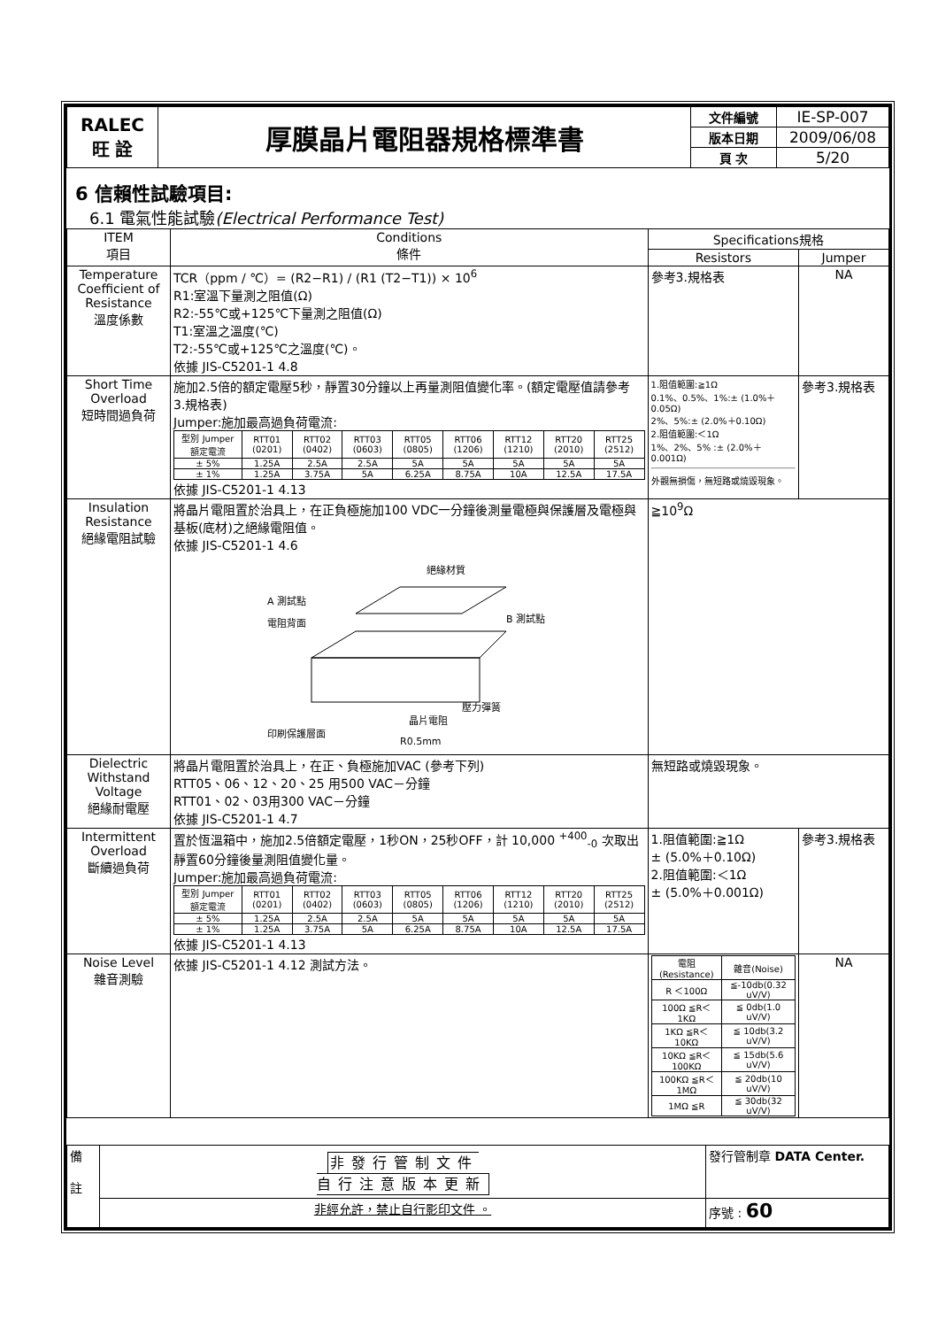| RALEC 旺 詮 | 厚膜晶片電阻器規格標準書 | 文件編號 | IE-SP-007 |
| | | 版本日期 | 2009/06/08 |
| | | 頁 次 | 5/20 |
6 信賴性試驗項目:
6.1 電氣性能試驗(Electrical Performance Test)
| ITEM 項目 | Conditions 條件 | Specifications規格 | |
| --- | --- | --- | --- |
| | | Resistors | Jumper |
| Temperature Coefficient of Resistance 溫度係數 | TCR（ppm / ℃）= (R2−R1) / (R1 (T2−T1)) × 10<sup>6</sup> R1:室溫下量測之阻值(Ω) R2:-55℃或+125℃下量測之阻值(Ω) T1:室溫之溫度(℃) T2:-55℃或+125℃之溫度(℃)。 依據 JIS-C5201-1 4.8 | 參考3.規格表 | NA |
| Short Time Overload 短時間過負荷 | 施加2.5倍的額定電壓5秒，靜置30分鐘以上再量測阻值變化率。(額定電壓值請參考 3.規格表) Jumper:施加最高過負荷電流: / 型別 Jumper 額定電流 / RTT01 (0201) / RTT02 (0402) / RTT03 (0603) / RTT05 (0805) / RTT06 (1206) / RTT12 (1210) / RTT20 (2010) / RTT25 (2512) / / ± 5% / 1.25A / 2.5A / 2.5A / 5A / 5A / 5A / 5A / 5A / / ± 1% / 1.25A / 3.75A / 5A / 6.25A / 8.75A / 10A / 12.5A / 17.5A / 依據 JIS-C5201-1 4.13 | 1.阻值範圍:≧1Ω 0.1%、0.5%、1%:± (1.0%＋0.05Ω) 2%、5%:± (2.0%＋0.10Ω) 2.阻值範圍:＜1Ω 1%、2%、5% :± (2.0%＋0.001Ω) 外觀無損傷，無短路或燒毀現象。 | 參考3.規格表 |
| Insulation Resistance 絕緣電阻試驗 | 將晶片電阻置於治具上，在正負極施加100 VDC一分鐘後測量電極與保護層及電極與基板(底材)之絕緣電阻值。 依據 JIS-C5201-1 4.6 絕緣材質 A 測試點 電阻背面 B 測試點 壓力彈簧 晶片電阻 印刷保護層面 R0.5mm | ≧10<sup>9</sup>Ω | |
| Dielectric Withstand Voltage 絕緣耐電壓 | 將晶片電阻置於治具上，在正、負極施加VAC (參考下列) RTT05、06、12、20、25 用500 VAC－分鐘 RTT01、02、03用300 VAC－分鐘 依據 JIS-C5201-1 4.7 | 無短路或燒毀現象。 | |
| Intermittent Overload 斷續過負荷 | 置於恆溫箱中，施加2.5倍額定電壓，1秒ON，25秒OFF，計 10,000 <sup>+400</sup><sub>-0</sub> 次取出靜置60分鐘後量測阻值變化量。 Jumper:施加最高過負荷電流: / 型別 Jumper 額定電流 / RTT01 (0201) / RTT02 (0402) / RTT03 (0603) / RTT05 (0805) / RTT06 (1206) / RTT12 (1210) / RTT20 (2010) / RTT25 (2512) / / ± 5% / 1.25A / 2.5A / 2.5A / 5A / 5A / 5A / 5A / 5A / / ± 1% / 1.25A / 3.75A / 5A / 6.25A / 8.75A / 10A / 12.5A / 17.5A / 依據 JIS-C5201-1 4.13 | 1.阻值範圍:≧1Ω ± (5.0%＋0.10Ω) 2.阻值範圍:＜1Ω ± (5.0%＋0.001Ω) | 參考3.規格表 |
| Noise Level 雜音測驗 | 依據 JIS-C5201-1 4.12 測試方法。 | / 電阻(Resistance) / 雜音(Noise) / / --- / --- / / R ＜100Ω / ≦-10db(0.32 uV/V) / / 100Ω ≦R＜1KΩ / ≦ 0db(1.0 uV/V) / / 1KΩ ≦R＜10KΩ / ≦ 10db(3.2 uV/V) / / 10KΩ ≦R＜100KΩ / ≦ 15db(5.6 uV/V) / / 100KΩ ≦R＜1MΩ / ≦ 20db(10 uV/V) / / 1MΩ ≦R / ≦ 30db(32 uV/V) / | NA |
| 備 註 | 非發行管制文件 自行注意版本更新 | 發行管制章 DATA Center. |
| | 非經允許，禁止自行影印文件 。 | 序號 : 60 |